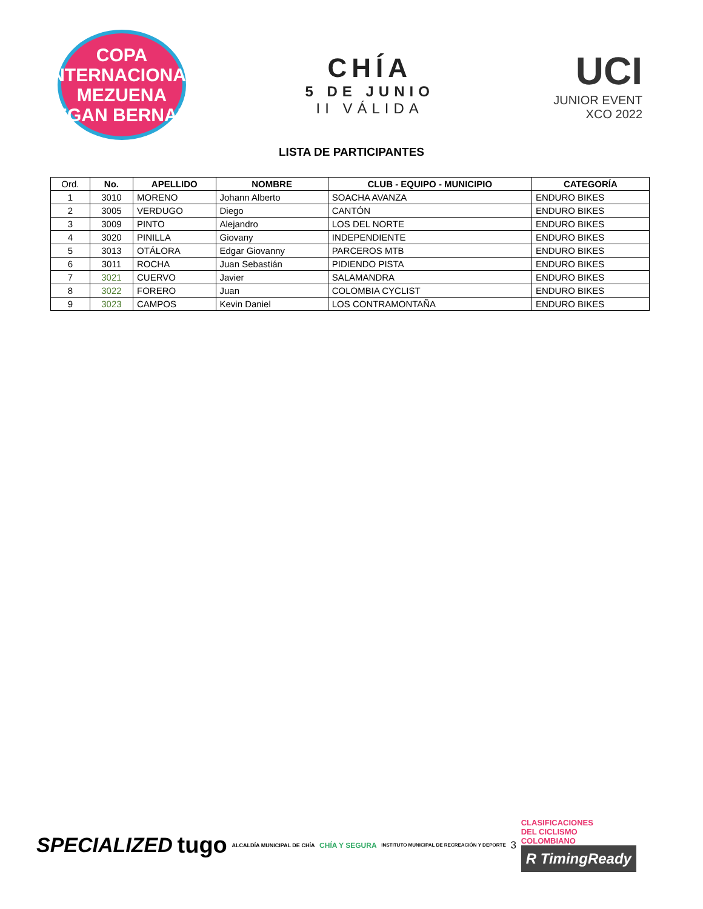COPA INTERNACIONAL
MEZUENA
EGAN BERNAL
CHÍA
5 DE JUNIO
II VÁLIDA
UCI
JUNIOR EVENT
XCO 2022
LISTA DE PARTICIPANTES
| Ord. | No. | APELLIDO | NOMBRE | CLUB - EQUIPO - MUNICIPIO | CATEGORÍA |
| --- | --- | --- | --- | --- | --- |
| 1 | 3010 | MORENO | Johann Alberto | SOACHA AVANZA | ENDURO BIKES |
| 2 | 3005 | VERDUGO | Diego | CANTÓN | ENDURO BIKES |
| 3 | 3009 | PINTO | Alejandro | LOS DEL NORTE | ENDURO BIKES |
| 4 | 3020 | PINILLA | Giovany | INDEPENDIENTE | ENDURO BIKES |
| 5 | 3013 | OTÁLORA | Edgar Giovanny | PARCEROS MTB | ENDURO BIKES |
| 6 | 3011 | ROCHA | Juan Sebastián | PIDIENDO PISTA | ENDURO BIKES |
| 7 | 3021 | CUERVO | Javier | SALAMANDRA | ENDURO BIKES |
| 8 | 3022 | FORERO | Juan | COLOMBIA CYCLIST | ENDURO BIKES |
| 9 | 3023 | CAMPOS | Kevin Daniel | LOS CONTRAMONTAÑA | ENDURO BIKES |
SPECIALIZED tugo ALCALDÍA MUNICIPAL DE CHÍA CHÍA Y SEGURA INSTITUTO MUNICIPAL DE RECREACIÓN Y DEPORTE 3
CLASIFICACIONES
DEL CICLISMO
COLOMBIANO
R TimingReady